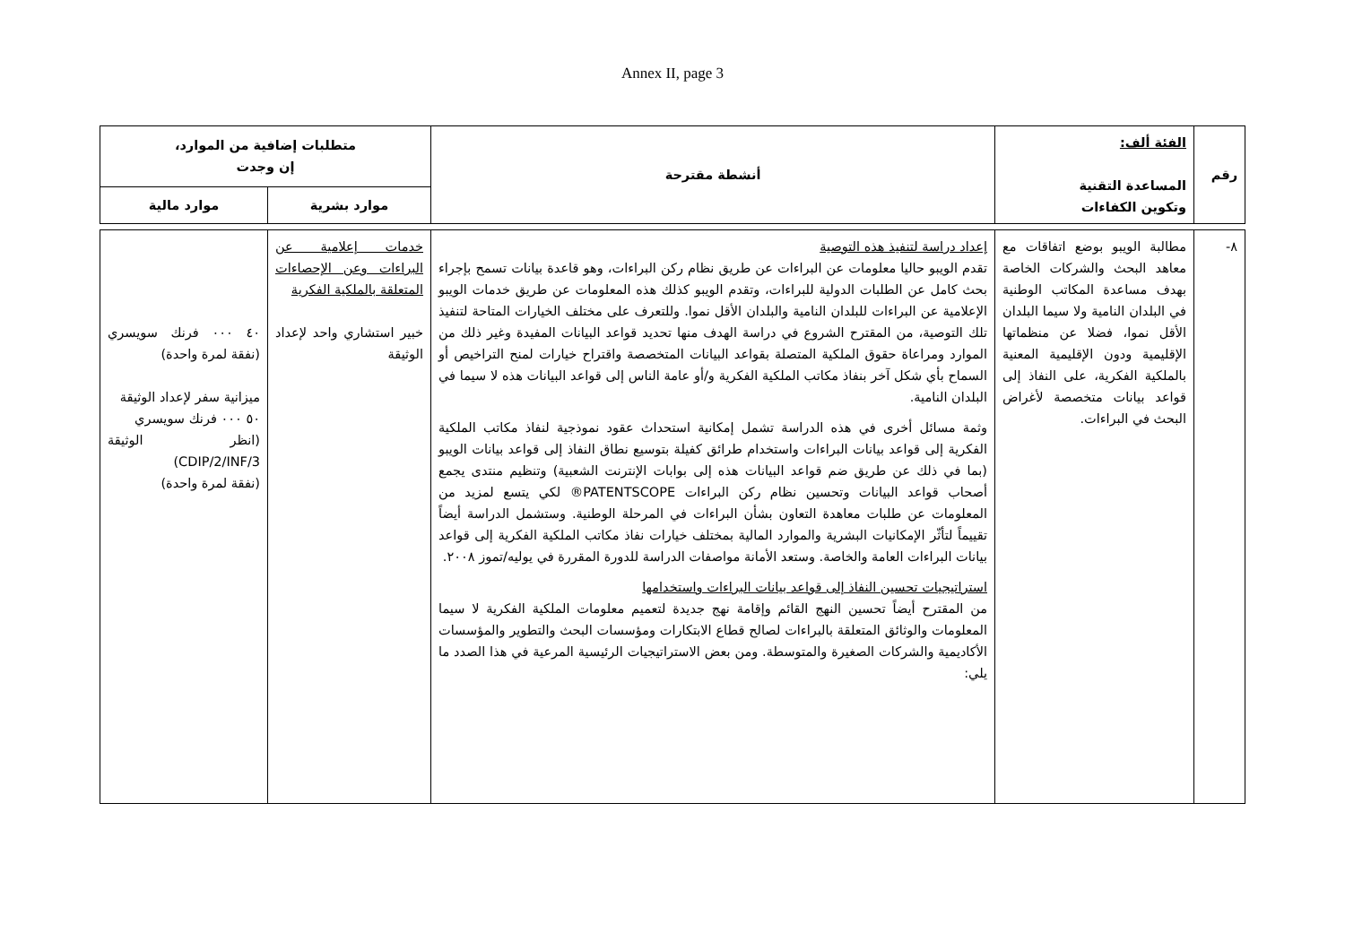Annex II, page 3
| رقم | الفئة ألف: المساعدة التقنية وتكوين الكفاءات | أنشطة مقترحة | متطلبات إضافية من الموارد، إن وجدت | |
| --- | --- | --- | --- | --- |
| | | | موارد بشرية | موارد مالية |
| ٨- | مطالبة الويبو بوضع اتفاقات مع معاهد البحث والشركات الخاصة بهدف مساعدة المكاتب الوطنية في البلدان النامية ولا سيما البلدان الأقل نموا، فضلا عن منظماتها الإقليمية ودون الإقليمية المعنية بالملكية الفكرية، على النفاذ إلى قواعد بيانات متخصصة لأغراض البحث في البراءات. | إعداد دراسة لتنفيذ هذه التوصية تقدم الويبو حاليا معلومات عن البراءات عن طريق نظام ركن البراءات، وهو قاعدة بيانات تسمح بإجراء بحث كامل عن الطلبات الدولية للبراءات، وتقدم الويبو كذلك هذه المعلومات عن طريق خدمات الويبو الإعلامية عن البراءات للبلدان النامية والبلدان الأقل نموا. وللتعرف على مختلف الخيارات المتاحة لتنفيذ تلك التوصية، من المقترح الشروع في دراسة الهدف منها تحديد قواعد البيانات المفيدة وغير ذلك من الموارد ومراعاة حقوق الملكية المتصلة بقواعد البيانات المتخصصة واقتراح خيارات لمنح التراخيص أو السماح بأي شكل آخر بنفاذ مكاتب الملكية الفكرية و/أو عامة الناس إلى قواعد البيانات هذه لا سيما في البلدان النامية. وثمة مسائل أخرى في هذه الدراسة تشمل إمكانية استحداث عقود نموذجية لنفاذ مكاتب الملكية الفكرية إلى قواعد بيانات البراءات واستخدام طرائق كفيلة بتوسيع نطاق النفاذ إلى قواعد بيانات الويبو (بما في ذلك عن طريق ضم قواعد البيانات هذه إلى بوابات الإنترنت الشعبية) وتنظيم منتدى يجمع أصحاب قواعد البيانات وتحسين نظام ركن البراءات PATENTSCOPE® لكي يتسع لمزيد من المعلومات عن طلبات معاهدة التعاون بشأن البراءات في المرحلة الوطنية. وستشمل الدراسة أيضاً تقييماً لتأثّر الإمكانيات البشرية والموارد المالية بمختلف خيارات نفاذ مكاتب الملكية الفكرية إلى قواعد بيانات البراءات العامة والخاصة. وستعد الأمانة مواصفات الدراسة للدورة المقررة في يوليه/تموز ٢٠٠٨. استراتيجيات تحسين النفاذ إلى قواعد بيانات البراءات واستخدامها من المقترح أيضاً تحسين النهج القائم وإقامة نهج جديدة لتعميم معلومات الملكية الفكرية لا سيما المعلومات والوثائق المتعلقة بالبراءات لصالح قطاع الابتكارات ومؤسسات البحث والتطوير والمؤسسات الأكاديمية والشركات الصغيرة والمتوسطة. ومن بعض الاستراتيجيات الرئيسية المرعية في هذا الصدد ما يلي: | خدمات إعلامية عن البراءات وعن الإحصاءات المتعلقة بالملكية الفكرية خبير استشاري واحد لإعداد الوثيقة | ٤٠ ٠٠٠ فرنك سويسري (نفقة لمرة واحدة) ميزانية سفر لإعداد الوثيقة ٥٠ ٠٠٠ فرنك سويسري (انظر الوثيقة CDIP/2/INF/3) (نفقة لمرة واحدة) |